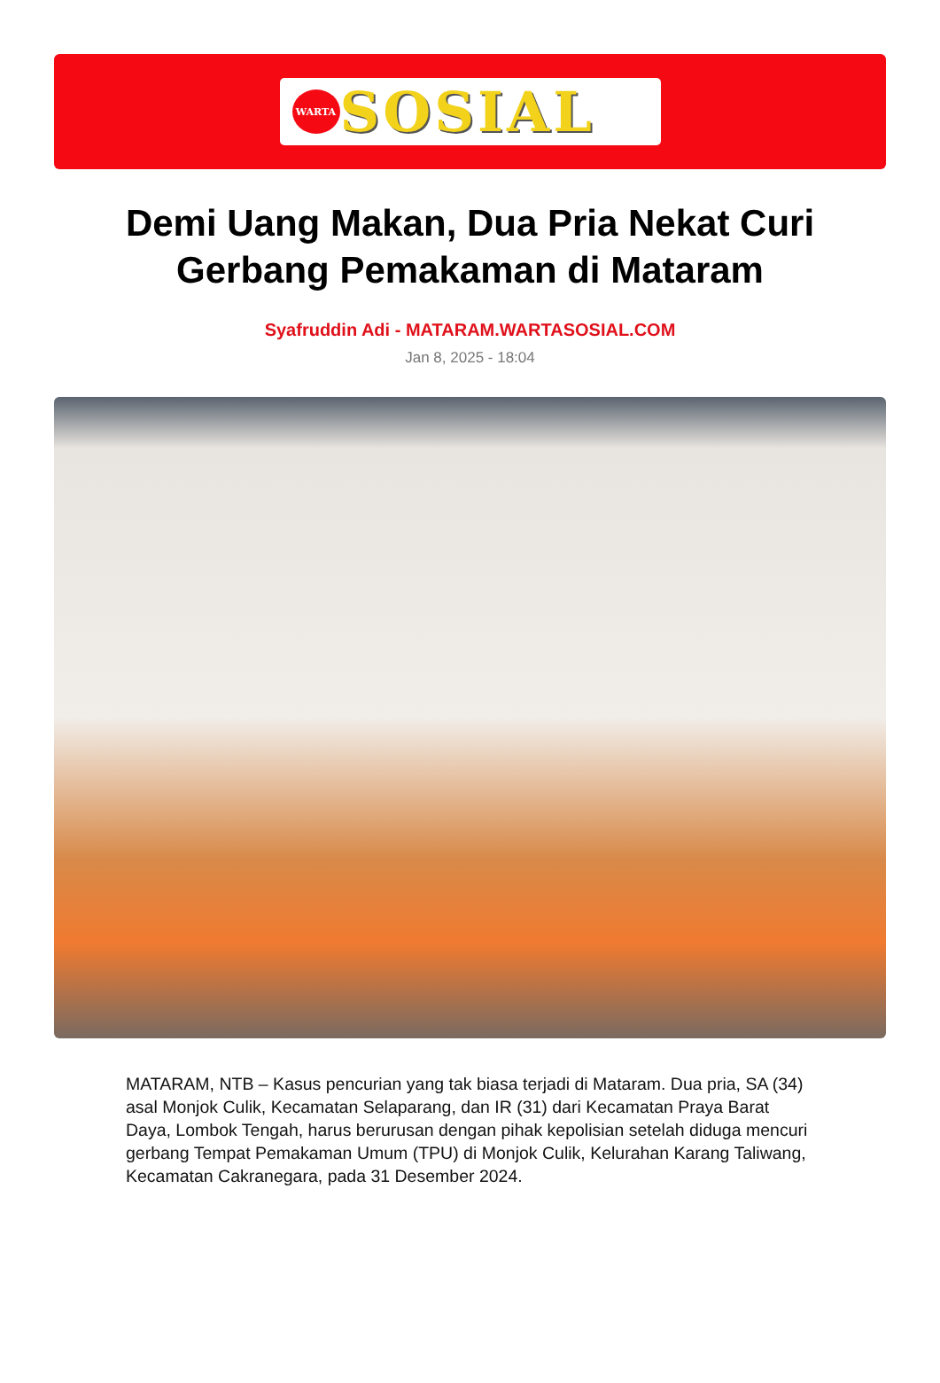WARTA
SOSIAL
Demi Uang Makan, Dua Pria Nekat Curi Gerbang Pemakaman di Mataram
Syafruddin Adi - MATARAM.WARTASOSIAL.COM
Jan 8, 2025 - 18:04
MATARAM, NTB – Kasus pencurian yang tak biasa terjadi di Mataram. Dua pria, SA (34) asal Monjok Culik, Kecamatan Selaparang, dan IR (31) dari Kecamatan Praya Barat Daya, Lombok Tengah, harus berurusan dengan pihak kepolisian setelah diduga mencuri gerbang Tempat Pemakaman Umum (TPU) di Monjok Culik, Kelurahan Karang Taliwang, Kecamatan Cakranegara, pada 31 Desember 2024.